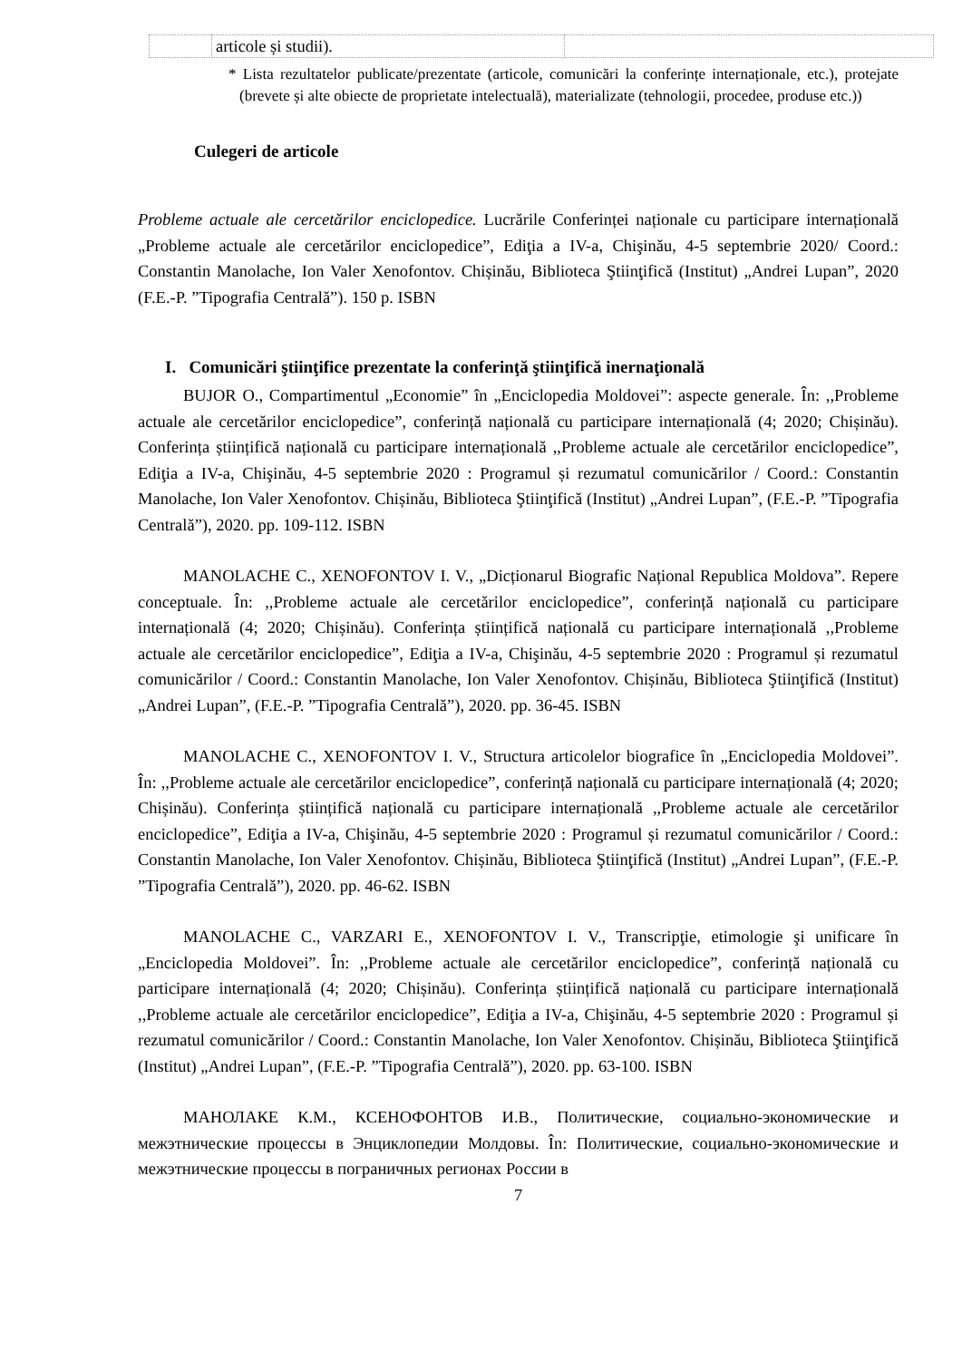| | articole și studii). | |
* Lista rezultatelor publicate/prezentate (articole, comunicări la conferințe internaționale, etc.), protejate (brevete și alte obiecte de proprietate intelectuală), materializate (tehnologii, procedee, produse etc.))
Culegeri de articole
Probleme actuale ale cercetărilor enciclopedice. Lucrările Conferinței naționale cu participare internațională „Probleme actuale ale cercetărilor enciclopedice”, Ediţia a IV-a, Chişinău, 4-5 septembrie 2020/ Coord.: Constantin Manolache, Ion Valer Xenofontov. Chișinău, Biblioteca Ştiinţifică (Institut) „Andrei Lupan”, 2020 (F.E.-P. ”Tipografia Centrală”). 150 p. ISBN
I. Comunicări ştiinţifice prezentate la conferinţă ştiinţifică inernaţională
BUJOR O., Compartimentul „Economie” în „Enciclopedia Moldovei”: aspecte generale. În: ,,Probleme actuale ale cercetărilor enciclopedice”, conferință națională cu participare internațională (4; 2020; Chișinău). Conferința științifică națională cu participare internațională ,,Probleme actuale ale cercetărilor enciclopedice”, Ediţia a IV-a, Chişinău, 4-5 septembrie 2020 : Programul și rezumatul comunicărilor / Coord.: Constantin Manolache, Ion Valer Xenofontov. Chișinău, Biblioteca Ştiinţifică (Institut) „Andrei Lupan”, (F.E.-P. ”Tipografia Centrală”), 2020. pp. 109-112. ISBN
MANOLACHE C., XENOFONTOV I. V., „Dicționarul Biografic Național Republica Moldova”. Repere conceptuale. În: ,,Probleme actuale ale cercetărilor enciclopedice”, conferință națională cu participare internațională (4; 2020; Chișinău). Conferința științifică națională cu participare internațională ,,Probleme actuale ale cercetărilor enciclopedice”, Ediţia a IV-a, Chişinău, 4-5 septembrie 2020 : Programul și rezumatul comunicărilor / Coord.: Constantin Manolache, Ion Valer Xenofontov. Chișinău, Biblioteca Ştiinţifică (Institut) „Andrei Lupan”, (F.E.-P. ”Tipografia Centrală”), 2020. pp. 36-45. ISBN
MANOLACHE C., XENOFONTOV I. V., Structura articolelor biografice în „Enciclopedia Moldovei”. În: ,,Probleme actuale ale cercetărilor enciclopedice”, conferință națională cu participare internațională (4; 2020; Chișinău). Conferința științifică națională cu participare internațională ,,Probleme actuale ale cercetărilor enciclopedice”, Ediţia a IV-a, Chişinău, 4-5 septembrie 2020 : Programul și rezumatul comunicărilor / Coord.: Constantin Manolache, Ion Valer Xenofontov. Chișinău, Biblioteca Ştiinţifică (Institut) „Andrei Lupan”, (F.E.-P. ”Tipografia Centrală”), 2020. pp. 46-62. ISBN
MANOLACHE C., VARZARI E., XENOFONTOV I. V., Transcripţie, etimologie şi unificare în „Enciclopedia Moldovei”. În: ,,Probleme actuale ale cercetărilor enciclopedice”, conferință națională cu participare internațională (4; 2020; Chișinău). Conferința științifică națională cu participare internațională ,,Probleme actuale ale cercetărilor enciclopedice”, Ediţia a IV-a, Chişinău, 4-5 septembrie 2020 : Programul și rezumatul comunicărilor / Coord.: Constantin Manolache, Ion Valer Xenofontov. Chișinău, Biblioteca Ştiinţifică (Institut) „Andrei Lupan”, (F.E.-P. ”Tipografia Centrală”), 2020. pp. 63-100. ISBN
МАНОЛАКЕ К.М., КСЕНОФОНТОВ И.В., Политические, социально-экономические и межэтнические процессы в Энциклопедии Молдовы. În: Политические, социально-экономические и межэтнические процессы в пограничных регионах России в
7